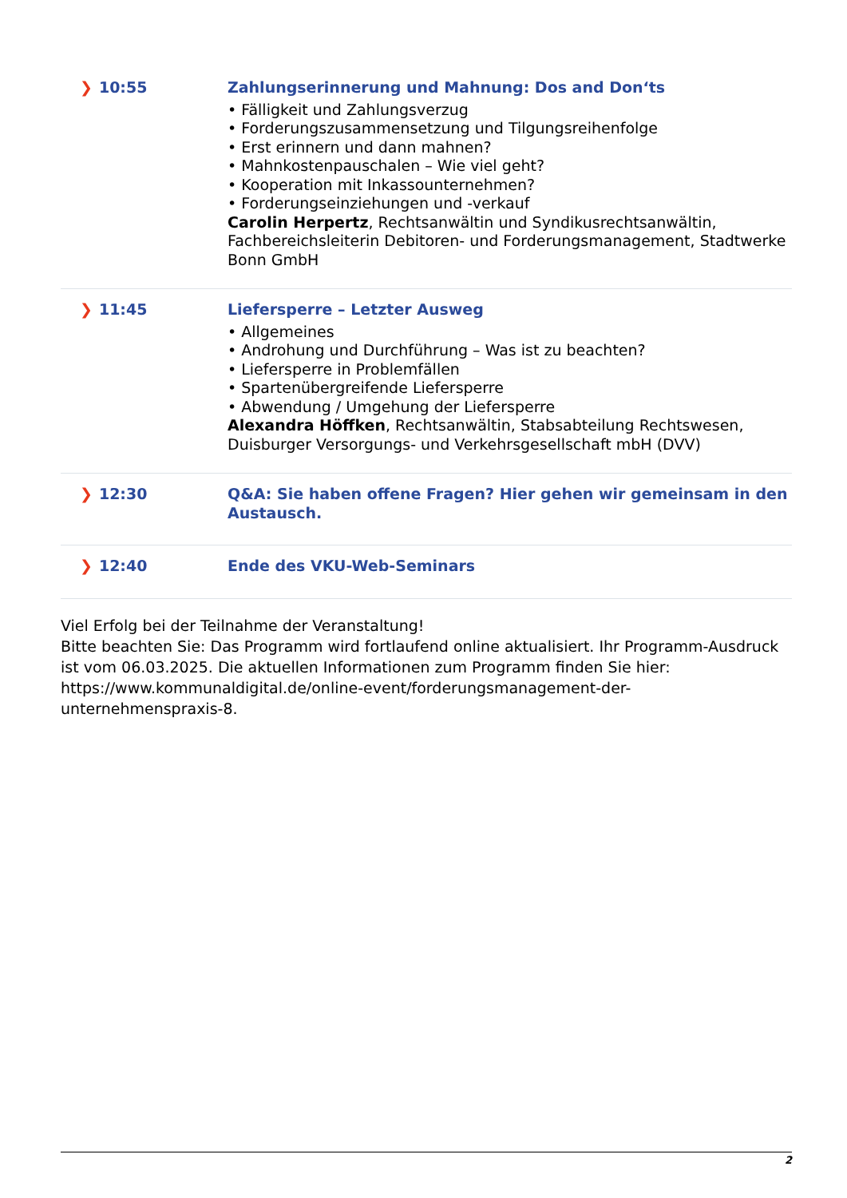| ❯ 10:55 | Zahlungserinnerung und Mahnung: Dos and Don‘ts • Fälligkeit und Zahlungsverzug • Forderungszusammensetzung und Tilgungsreihenfolge • Erst erinnern und dann mahnen? • Mahnkostenpauschalen – Wie viel geht? • Kooperation mit Inkassounternehmen? • Forderungseinziehungen und -verkauf Carolin Herpertz , Rechtsanwältin und Syndikusrechtsanwältin, Fachbereichsleiterin Debitoren- und Forderungsmanagement, Stadtwerke Bonn GmbH |
| ❯ 11:45 | Liefersperre – Letzter Ausweg • Allgemeines • Androhung und Durchführung – Was ist zu beachten? • Liefersperre in Problemfällen • Spartenübergreifende Liefersperre • Abwendung / Umgehung der Liefersperre Alexandra Höffken , Rechtsanwältin, Stabsabteilung Rechtswesen, Duisburger Versorgungs- und Verkehrsgesellschaft mbH (DVV) |
| ❯ 12:30 | Q&A: Sie haben offene Fragen? Hier gehen wir gemeinsam in den Austausch. |
| ❯ 12:40 | Ende des VKU-Web-Seminars |
Viel Erfolg bei der Teilnahme der Veranstaltung!
Bitte beachten Sie: Das Programm wird fortlaufend online aktualisiert. Ihr Programm-Ausdruck ist vom 06.03.2025. Die aktuellen Informationen zum Programm finden Sie hier: https://www.kommunaldigital.de/online-event/forderungsmanagement-der-unternehmenspraxis-8.
2